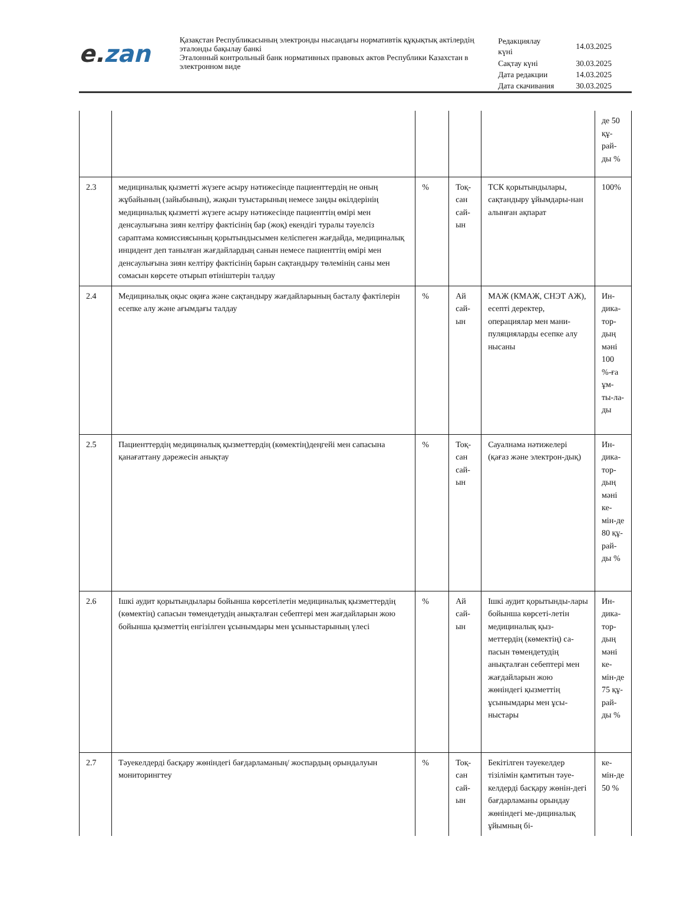e. zan
Қазақстан Республикасының электронды нысандағы нормативтік құқықтық актілердің эталонды бақылау банкі
Эталонный контрольный банк нормативных правовых актов Республики Казахстан в электронном виде
| Редакциялау күні | 14.03.2025 |
| Сақтау күні | 30.03.2025 |
| Дата редакции | 14.03.2025 |
| Дата скачивания | 30.03.2025 |
| | | | | | де 50 құ-рай-ды % |
| 2.3 | медициналық қызметті жүзеге асыру нәтижесінде пациенттердің не оның жұбайының (зайыбының), жақын туыстарының немесе заңды өкілдерінің медициналық қызметті жүзеге асыру нәтижесінде пациенттің өмірі мен денсаулығына зиян келтіру фактісінің бар (жоқ) екендігі туралы тәуелсіз сараптама комиссиясының қорытындысымен келіспеген жағдайда, медициналық инцидент деп танылған жағдайлардың санын немесе пациенттің өмірі мен денсаулығына зиян келтіру фактісінің барын сақтандыру төлемінің саны мен сомасын көрсете отырып өтініштерін талдау | % | Тоқ-сан сай-ын | ТСК қорытындылары, сақтандыру ұйымдары-нан алынған ақпарат | 100% |
| 2.4 | Медициналық оқыс оқиға және сақтандыру жағдайларының басталу фактілерін есепке алу және ағымдағы талдау | % | Ай сай-ын | МАЖ (КМАЖ, СНЭТ АЖ), есепті деректер, операциялар мен мани-пуляцияларды есепке алу нысаны | Ин-дика-тор-дың мәні 100 %-ға ұм-ты-ла-ды |
| 2.5 | Пациенттердің медициналық қызметтердің (көмектің)деңгейі мен сапасына қанағаттану дәрежесін анықтау | % | Тоқ-сан сай-ын | Сауалнама нәтижелері (қағаз және электрон-дық) | Ин-дика-тор-дың мәні ке-мін-де 80 құ-рай-ды % |
| 2.6 | Ішкі аудит қорытындылары бойынша көрсетілетін медициналық қызметтердің (көмектің) сапасын төмендетудің анықталған себептері мен жағдайларын жою бойынша қызметтің енгізілген ұсынымдары мен ұсыныстарының үлесі | % | Ай сай-ын | Ішкі аудит қорытынды-лары бойынша көрсеті-летін медициналық қыз-меттердің (көмектің) са-пасын төмендетудің анықталған себептері мен жағдайларын жою жөніндегі қызметтің ұсынымдары мен ұсы-ныстары | Ин-дика-тор-дың мәні ке-мін-де 75 құ-рай-ды % |
| 2.7 | Тәуекелдерді басқару жөніндегі бағдарламаның/ жоспардың орындалуын мониторингтеу | % | Тоқ-сан сай-ын | Бекітілген тәуекелдер тізілімін қамтитын тәуе-келдерді басқару жөнін-дегі бағдарламаны орындау жөніндегі ме-дициналық ұйымның бі- | ке-мін-де 50 % |